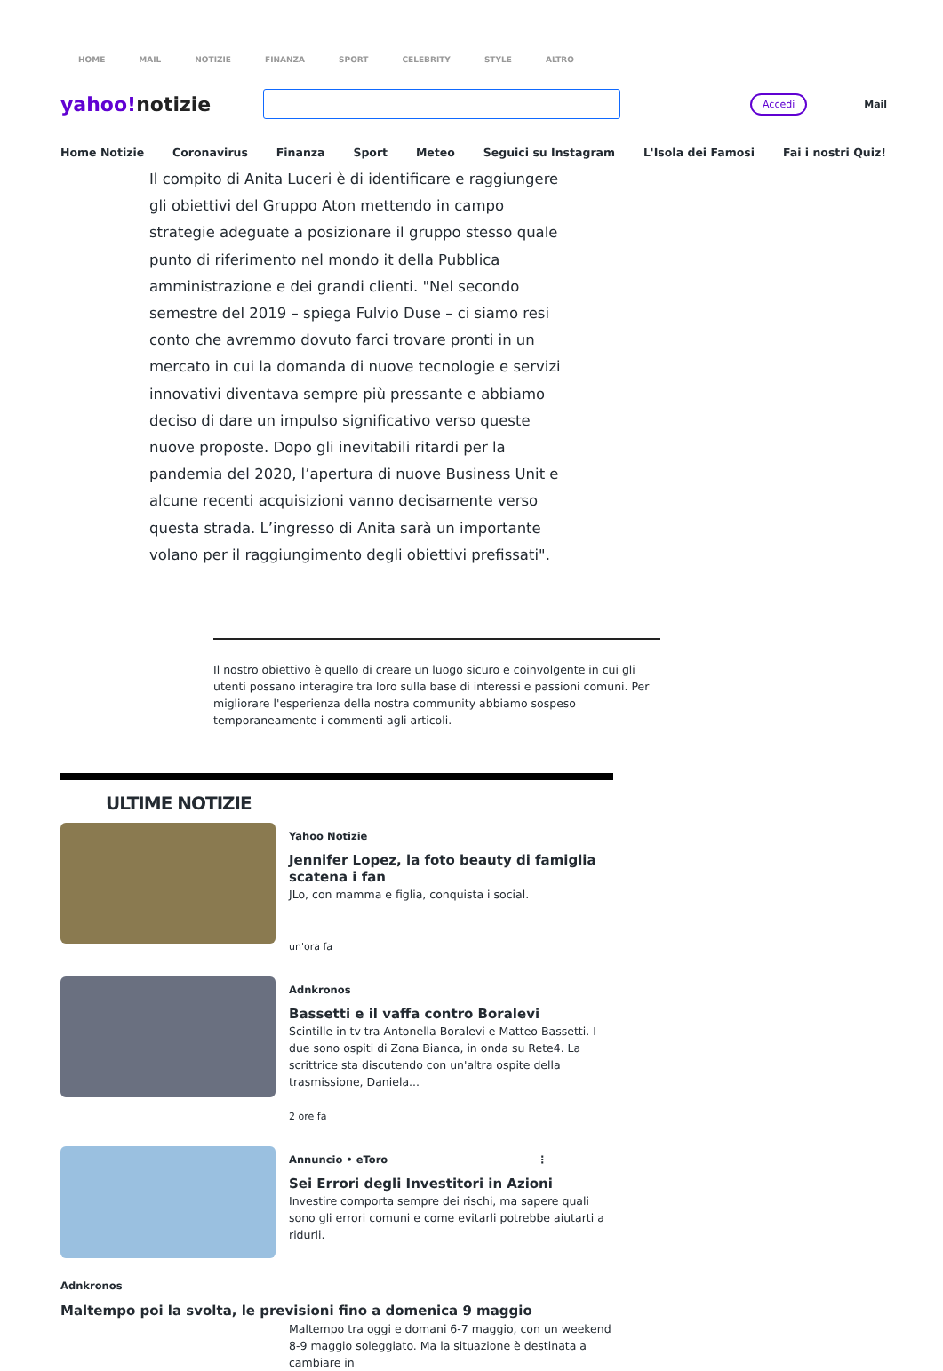HOME MAIL NOTIZIE FINANZA SPORT CELEBRITY STYLE ALTRO
yahoo!notizie
Accedi
Mail
Home Notizie Coronavirus Finanza Sport Meteo Seguici su Instagram L'Isola dei Famosi Fai i nostri Quiz!
Il compito di Anita Luceri è di identificare e raggiungere gli obiettivi del Gruppo Aton mettendo in campo strategie adeguate a posizionare il gruppo stesso quale punto di riferimento nel mondo it della Pubblica amministrazione e dei grandi clienti. "Nel secondo semestre del 2019 – spiega Fulvio Duse – ci siamo resi conto che avremmo dovuto farci trovare pronti in un mercato in cui la domanda di nuove tecnologie e servizi innovativi diventava sempre più pressante e abbiamo deciso di dare un impulso significativo verso queste nuove proposte. Dopo gli inevitabili ritardi per la pandemia del 2020, l’apertura di nuove Business Unit e alcune recenti acquisizioni vanno decisamente verso questa strada. L’ingresso di Anita sarà un importante volano per il raggiungimento degli obiettivi prefissati".
Il nostro obiettivo è quello di creare un luogo sicuro e coinvolgente in cui gli utenti possano interagire tra loro sulla base di interessi e passioni comuni. Per migliorare l'esperienza della nostra community abbiamo sospeso temporaneamente i commenti agli articoli.
ULTIME NOTIZIE
Yahoo Notizie
Jennifer Lopez, la foto beauty di famiglia scatena i fan
JLo, con mamma e figlia, conquista i social.
un'ora fa
Adnkronos
Bassetti e il vaffa contro Boralevi
Scintille in tv tra Antonella Boralevi e Matteo Bassetti. I due sono ospiti di Zona Bianca, in onda su Rete4. La scrittrice sta discutendo con un'altra ospite della trasmissione, Daniela...
2 ore fa
Annuncio • eToro ⋮
Sei Errori degli Investitori in Azioni
Investire comporta sempre dei rischi, ma sapere quali sono gli errori comuni e come evitarli potrebbe aiutarti a ridurli.
Adnkronos
Maltempo poi la svolta, le previsioni fino a domenica 9 maggio
Maltempo tra oggi e domani 6-7 maggio, con un weekend 8-9 maggio soleggiato. Ma la situazione è destinata a cambiare in